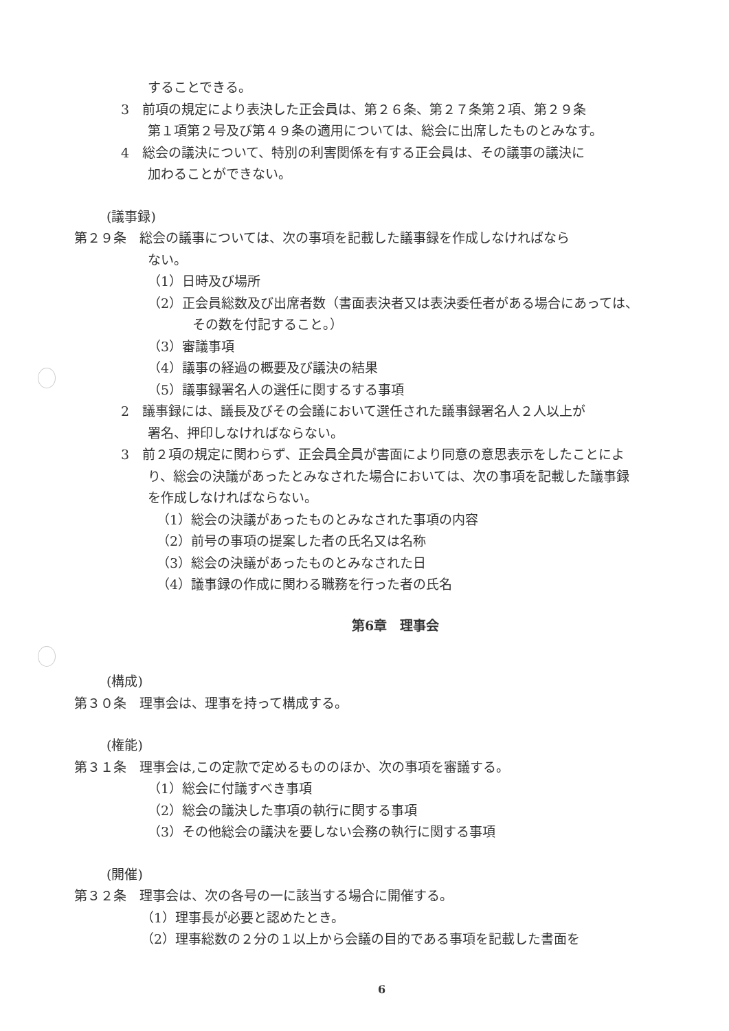することできる。
3　前項の規定により表決した正会員は、第２６条、第２７条第２項、第２９条
第１項第２号及び第４９条の適用については、総会に出席したものとみなす。
4　総会の議決について、特別の利害関係を有する正会員は、その議事の議決に
加わることができない。
(議事録)
第２９条　総会の議事については、次の事項を記載した議事録を作成しなければなら
ない。
（1）日時及び場所
（2）正会員総数及び出席者数（書面表決者又は表決委任者がある場合にあっては、
その数を付記すること。）
（3）審議事項
（4）議事の経過の概要及び議決の結果
（5）議事録署名人の選任に関するする事項
2　議事録には、議長及びその会議において選任された議事録署名人２人以上が
署名、押印しなければならない。
3　前２項の規定に関わらず、正会員全員が書面により同意の意思表示をしたことによ
り、総会の決議があったとみなされた場合においては、次の事項を記載した議事録
を作成しなければならない。
（1）総会の決議があったものとみなされた事項の内容
（2）前号の事項の提案した者の氏名又は名称
（3）総会の決議があったものとみなされた日
（4）議事録の作成に関わる職務を行った者の氏名
第6章　理事会
(構成)
第３０条　理事会は、理事を持って構成する。
(権能)
第３１条　理事会は,この定款で定めるもののほか、次の事項を審議する。
（1）総会に付議すべき事項
（2）総会の議決した事項の執行に関する事項
（3）その他総会の議決を要しない会務の執行に関する事項
(開催)
第３２条　理事会は、次の各号の一に該当する場合に開催する。
（1）理事長が必要と認めたとき。
（2）理事総数の２分の１以上から会議の目的である事項を記載した書面を
6